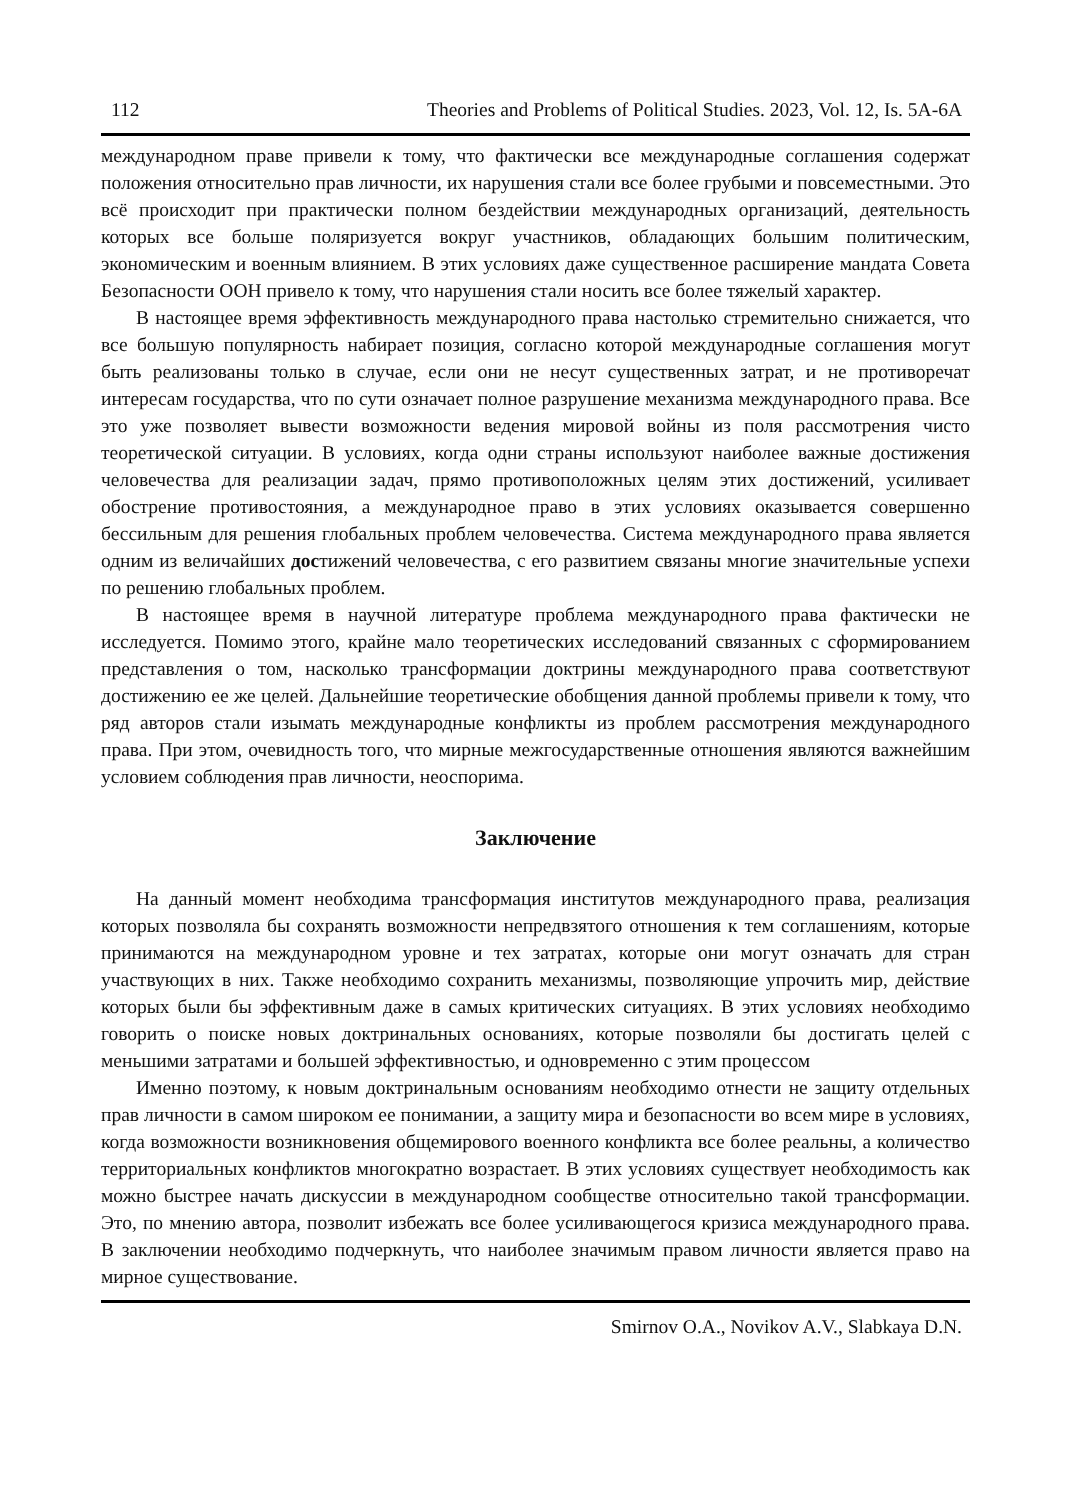112 Theories and Problems of Political Studies. 2023, Vol. 12, Is. 5A-6A
международном праве привели к тому, что фактически все международные соглашения содержат положения относительно прав личности, их нарушения стали все более грубыми и повсеместными. Это всё происходит при практически полном бездействии международных организаций, деятельность которых все больше поляризуется вокруг участников, обладающих большим политическим, экономическим и военным влиянием. В этих условиях даже существенное расширение мандата Совета Безопасности ООН привело к тому, что нарушения стали носить все более тяжелый характер.
В настоящее время эффективность международного права настолько стремительно снижается, что все большую популярность набирает позиция, согласно которой международные соглашения могут быть реализованы только в случае, если они не несут существенных затрат, и не противоречат интересам государства, что по сути означает полное разрушение механизма международного права. Все это уже позволяет вывести возможности ведения мировой войны из поля рассмотрения чисто теоретической ситуации. В условиях, когда одни страны используют наиболее важные достижения человечества для реализации задач, прямо противоположных целям этих достижений, усиливает обострение противостояния, а международное право в этих условиях оказывается совершенно бессильным для решения глобальных проблем человечества. Система международного права является одним из величайших достижений человечества, с его развитием связаны многие значительные успехи по решению глобальных проблем.
В настоящее время в научной литературе проблема международного права фактически не исследуется. Помимо этого, крайне мало теоретических исследований связанных с сформированием представления о том, насколько трансформации доктрины международного права соответствуют достижению ее же целей. Дальнейшие теоретические обобщения данной проблемы привели к тому, что ряд авторов стали изымать международные конфликты из проблем рассмотрения международного права. При этом, очевидность того, что мирные межгосударственные отношения являются важнейшим условием соблюдения прав личности, неоспорима.
Заключение
На данный момент необходима трансформация институтов международного права, реализация которых позволяла бы сохранять возможности непредвзятого отношения к тем соглашениям, которые принимаются на международном уровне и тех затратах, которые они могут означать для стран участвующих в них. Также необходимо сохранить механизмы, позволяющие упрочить мир, действие которых были бы эффективным даже в самых критических ситуациях. В этих условиях необходимо говорить о поиске новых доктринальных основаниях, которые позволяли бы достигать целей с меньшими затратами и большей эффективностью, и одновременно с этим процессом
Именно поэтому, к новым доктринальным основаниям необходимо отнести не защиту отдельных прав личности в самом широком ее понимании, а защиту мира и безопасности во всем мире в условиях, когда возможности возникновения общемирового военного конфликта все более реальны, а количество территориальных конфликтов многократно возрастает. В этих условиях существует необходимость как можно быстрее начать дискуссии в международном сообществе относительно такой трансформации. Это, по мнению автора, позволит избежать все более усиливающегося кризиса международного права. В заключении необходимо подчеркнуть, что наиболее значимым правом личности является право на мирное существование.
Smirnov O.A., Novikov A.V., Slabkaya D.N.